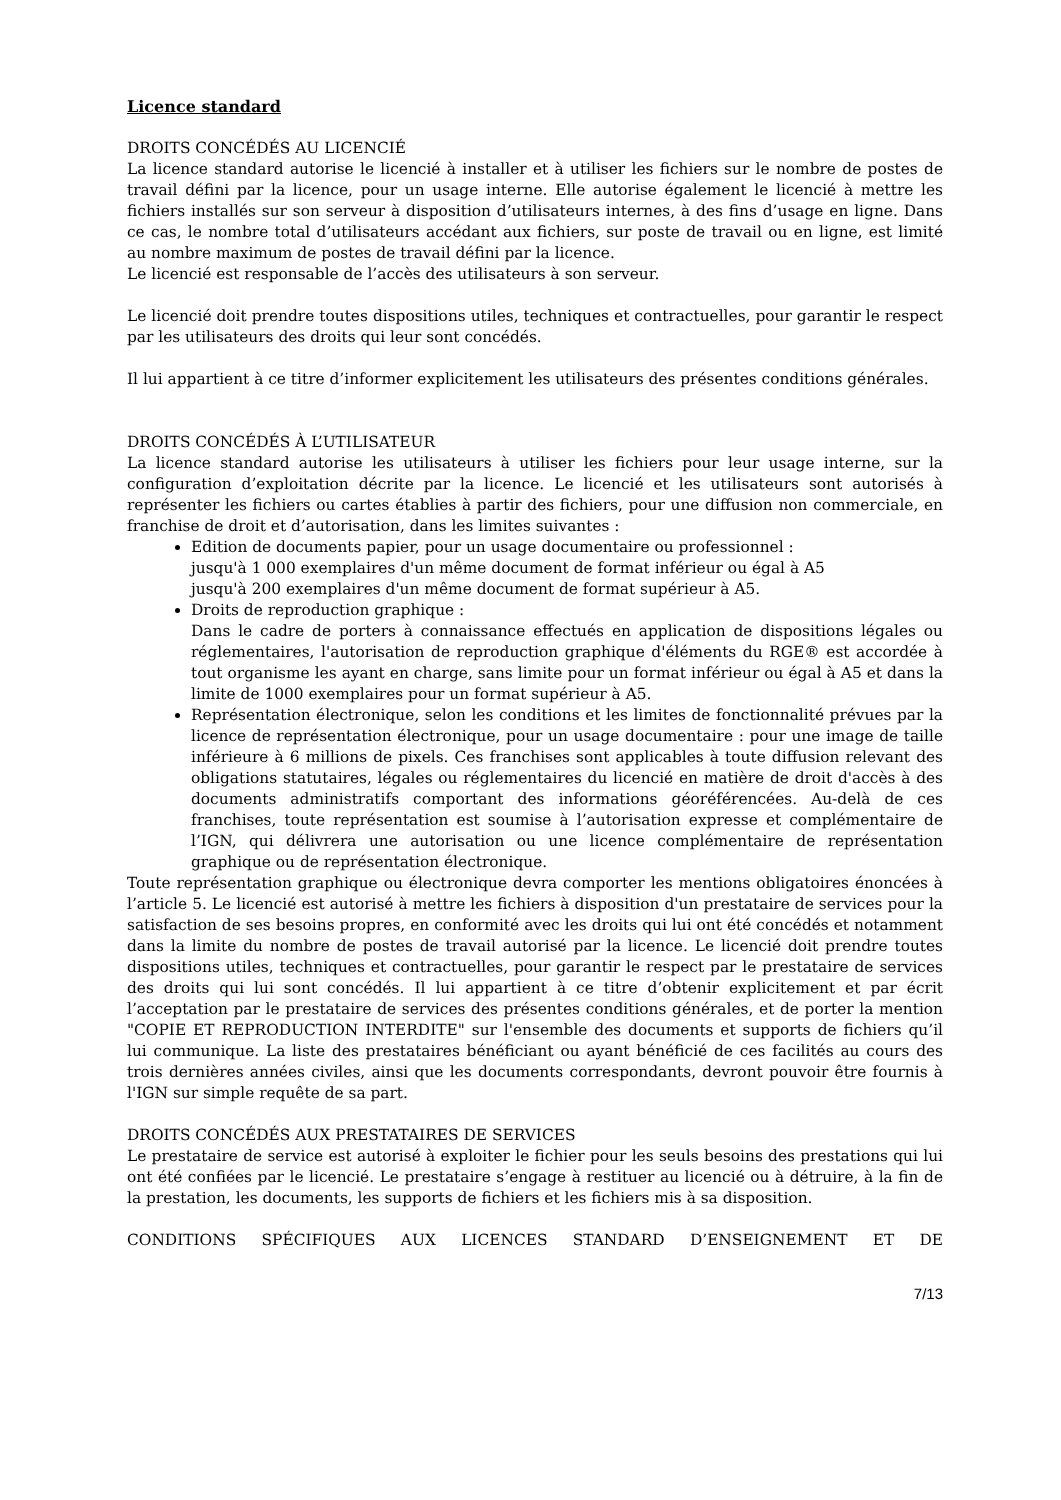Licence standard
DROITS CONCÉDÉS AU LICENCIÉ
La licence standard autorise le licencié à installer et à utiliser les fichiers sur le nombre de postes de travail défini par la licence, pour un usage interne. Elle autorise également le licencié à mettre les fichiers installés sur son serveur à disposition d’utilisateurs internes, à des fins d’usage en ligne. Dans ce cas, le nombre total d’utilisateurs accédant aux fichiers, sur poste de travail ou en ligne, est limité au nombre maximum de postes de travail défini par la licence.
Le licencié est responsable de l’accès des utilisateurs à son serveur.
Le licencié doit prendre toutes dispositions utiles, techniques et contractuelles, pour garantir le respect par les utilisateurs des droits qui leur sont concédés.
Il lui appartient à ce titre d’informer explicitement les utilisateurs des présentes conditions générales.
DROITS CONCÉDÉS À L’UTILISATEUR
La licence standard autorise les utilisateurs à utiliser les fichiers pour leur usage interne, sur la configuration d’exploitation décrite par la licence. Le licencié et les utilisateurs sont autorisés à représenter les fichiers ou cartes établies à partir des fichiers, pour une diffusion non commerciale, en franchise de droit et d’autorisation, dans les limites suivantes :
Edition de documents papier, pour un usage documentaire ou professionnel :
jusqu'à 1 000 exemplaires d'un même document de format inférieur ou égal à A5
jusqu'à 200 exemplaires d'un même document de format supérieur à A5.
Droits de reproduction graphique :
Dans le cadre de porters à connaissance effectués en application de dispositions légales ou réglementaires, l'autorisation de reproduction graphique d'éléments du RGE® est accordée à tout organisme les ayant en charge, sans limite pour un format inférieur ou égal à A5 et dans la limite de 1000 exemplaires pour un format supérieur à A5.
Représentation électronique, selon les conditions et les limites de fonctionnalité prévues par la licence de représentation électronique, pour un usage documentaire : pour une image de taille inférieure à 6 millions de pixels. Ces franchises sont applicables à toute diffusion relevant des obligations statutaires, légales ou réglementaires du licencié en matière de droit d'accès à des documents administratifs comportant des informations géoréférencées. Au-delà de ces franchises, toute représentation est soumise à l’autorisation expresse et complémentaire de l’IGN, qui délivrera une autorisation ou une licence complémentaire de représentation graphique ou de représentation électronique.
Toute représentation graphique ou électronique devra comporter les mentions obligatoires énoncées à l’article 5. Le licencié est autorisé à mettre les fichiers à disposition d'un prestataire de services pour la satisfaction de ses besoins propres, en conformité avec les droits qui lui ont été concédés et notamment dans la limite du nombre de postes de travail autorisé par la licence. Le licencié doit prendre toutes dispositions utiles, techniques et contractuelles, pour garantir le respect par le prestataire de services des droits qui lui sont concédés. Il lui appartient à ce titre d’obtenir explicitement et par écrit l’acceptation par le prestataire de services des présentes conditions générales, et de porter la mention "COPIE ET REPRODUCTION INTERDITE" sur l'ensemble des documents et supports de fichiers qu’il lui communique. La liste des prestataires bénéficiant ou ayant bénéficié de ces facilités au cours des trois dernières années civiles, ainsi que les documents correspondants, devront pouvoir être fournis à l'IGN sur simple requête de sa part.
DROITS CONCÉDÉS AUX PRESTATAIRES DE SERVICES
Le prestataire de service est autorisé à exploiter le fichier pour les seuls besoins des prestations qui lui ont été confiées par le licencié. Le prestataire s’engage à restituer au licencié ou à détruire, à la fin de la prestation, les documents, les supports de fichiers et les fichiers mis à sa disposition.
CONDITIONS SPÉCIFIQUES AUX LICENCES STANDARD D’ENSEIGNEMENT ET DE
7/13